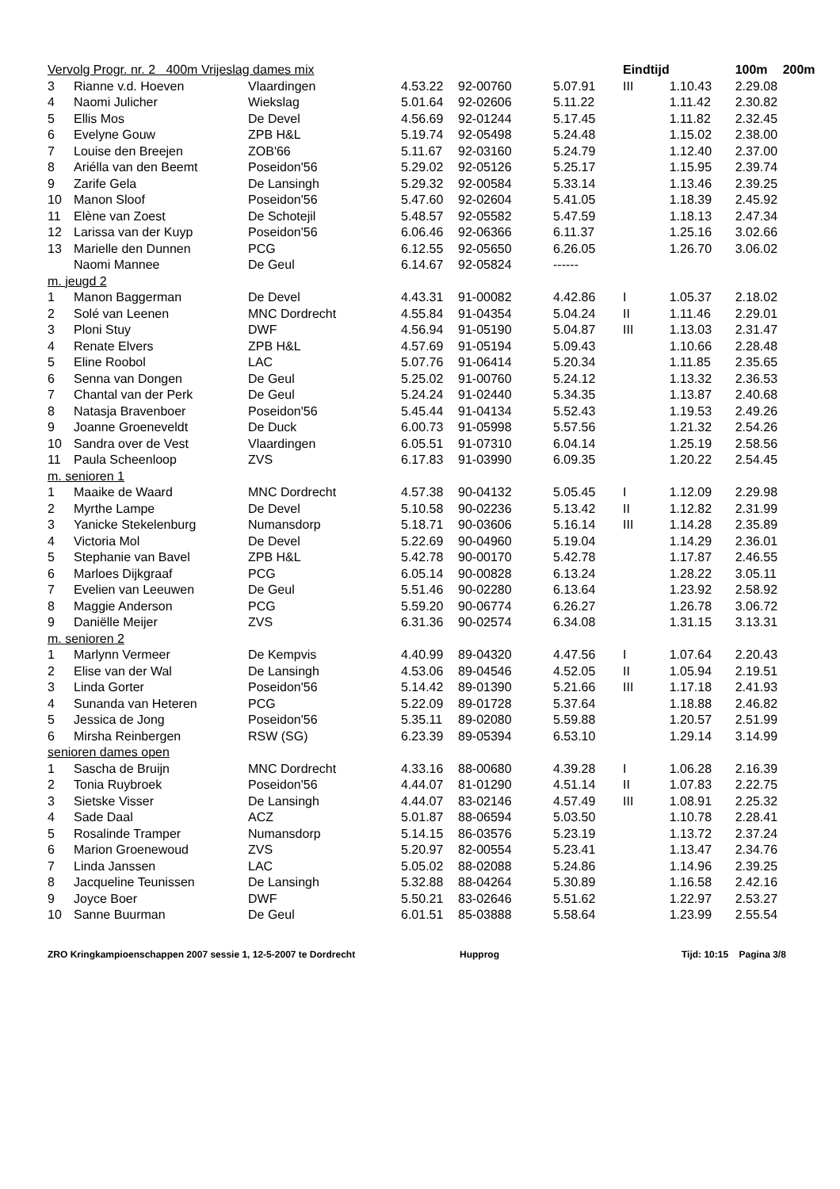| Vervolg Progr. nr. 2 400m Vrijeslag dames mix | | | | | | | Eindtijd | | 100m | 200m |
| 3 | Rianne v.d. Hoeven | Vlaardingen | 4.53.22 | 92-00760 | 5.07.91 | III | 1.10.43 | 2.29.08 | | |
| 4 | Naomi Julicher | Wiekslag | 5.01.64 | 92-02606 | 5.11.22 | | 1.11.42 | 2.30.82 | | |
| 5 | Ellis Mos | De Devel | 4.56.69 | 92-01244 | 5.17.45 | | 1.11.82 | 2.32.45 | | |
| 6 | Evelyne Gouw | ZPB H&L | 5.19.74 | 92-05498 | 5.24.48 | | 1.15.02 | 2.38.00 | | |
| 7 | Louise den Breejen | ZOB'66 | 5.11.67 | 92-03160 | 5.24.79 | | 1.12.40 | 2.37.00 | | |
| 8 | Ariélla van den Beemt | Poseidon'56 | 5.29.02 | 92-05126 | 5.25.17 | | 1.15.95 | 2.39.74 | | |
| 9 | Zarife Gela | De Lansingh | 5.29.32 | 92-00584 | 5.33.14 | | 1.13.46 | 2.39.25 | | |
| 10 | Manon Sloof | Poseidon'56 | 5.47.60 | 92-02604 | 5.41.05 | | 1.18.39 | 2.45.92 | | |
| 11 | Elène van Zoest | De Schotejil | 5.48.57 | 92-05582 | 5.47.59 | | 1.18.13 | 2.47.34 | | |
| 12 | Larissa van der Kuyp | Poseidon'56 | 6.06.46 | 92-06366 | 6.11.37 | | 1.25.16 | 3.02.66 | | |
| 13 | Marielle den Dunnen | PCG | 6.12.55 | 92-05650 | 6.26.05 | | 1.26.70 | 3.06.02 | | |
| | Naomi Mannee | De Geul | 6.14.67 | 92-05824 | ------ | | | | | |
| m. jeugd 2 | | | | | | | | | | |
| 1 | Manon Baggerman | De Devel | 4.43.31 | 91-00082 | 4.42.86 | I | 1.05.37 | 2.18.02 | | |
| 2 | Solé van Leenen | MNC Dordrecht | 4.55.84 | 91-04354 | 5.04.24 | II | 1.11.46 | 2.29.01 | | |
| 3 | Ploni Stuy | DWF | 4.56.94 | 91-05190 | 5.04.87 | III | 1.13.03 | 2.31.47 | | |
| 4 | Renate Elvers | ZPB H&L | 4.57.69 | 91-05194 | 5.09.43 | | 1.10.66 | 2.28.48 | | |
| 5 | Eline Roobol | LAC | 5.07.76 | 91-06414 | 5.20.34 | | 1.11.85 | 2.35.65 | | |
| 6 | Senna van Dongen | De Geul | 5.25.02 | 91-00760 | 5.24.12 | | 1.13.32 | 2.36.53 | | |
| 7 | Chantal van der Perk | De Geul | 5.24.24 | 91-02440 | 5.34.35 | | 1.13.87 | 2.40.68 | | |
| 8 | Natasja Bravenboer | Poseidon'56 | 5.45.44 | 91-04134 | 5.52.43 | | 1.19.53 | 2.49.26 | | |
| 9 | Joanne Groeneveldt | De Duck | 6.00.73 | 91-05998 | 5.57.56 | | 1.21.32 | 2.54.26 | | |
| 10 | Sandra over de Vest | Vlaardingen | 6.05.51 | 91-07310 | 6.04.14 | | 1.25.19 | 2.58.56 | | |
| 11 | Paula Scheenloop | ZVS | 6.17.83 | 91-03990 | 6.09.35 | | 1.20.22 | 2.54.45 | | |
| m. senioren 1 | | | | | | | | | | |
| 1 | Maaike de Waard | MNC Dordrecht | 4.57.38 | 90-04132 | 5.05.45 | I | 1.12.09 | 2.29.98 | | |
| 2 | Myrthe Lampe | De Devel | 5.10.58 | 90-02236 | 5.13.42 | II | 1.12.82 | 2.31.99 | | |
| 3 | Yanicke Stekelenburg | Numansdorp | 5.18.71 | 90-03606 | 5.16.14 | III | 1.14.28 | 2.35.89 | | |
| 4 | Victoria Mol | De Devel | 5.22.69 | 90-04960 | 5.19.04 | | 1.14.29 | 2.36.01 | | |
| 5 | Stephanie van Bavel | ZPB H&L | 5.42.78 | 90-00170 | 5.42.78 | | 1.17.87 | 2.46.55 | | |
| 6 | Marloes Dijkgraaf | PCG | 6.05.14 | 90-00828 | 6.13.24 | | 1.28.22 | 3.05.11 | | |
| 7 | Evelien van Leeuwen | De Geul | 5.51.46 | 90-02280 | 6.13.64 | | 1.23.92 | 2.58.92 | | |
| 8 | Maggie Anderson | PCG | 5.59.20 | 90-06774 | 6.26.27 | | 1.26.78 | 3.06.72 | | |
| 9 | Daniëlle Meijer | ZVS | 6.31.36 | 90-02574 | 6.34.08 | | 1.31.15 | 3.13.31 | | |
| m. senioren 2 | | | | | | | | | | |
| 1 | Marlynn Vermeer | De Kempvis | 4.40.99 | 89-04320 | 4.47.56 | I | 1.07.64 | 2.20.43 | | |
| 2 | Elise van der Wal | De Lansingh | 4.53.06 | 89-04546 | 4.52.05 | II | 1.05.94 | 2.19.51 | | |
| 3 | Linda Gorter | Poseidon'56 | 5.14.42 | 89-01390 | 5.21.66 | III | 1.17.18 | 2.41.93 | | |
| 4 | Sunanda van Heteren | PCG | 5.22.09 | 89-01728 | 5.37.64 | | 1.18.88 | 2.46.82 | | |
| 5 | Jessica de Jong | Poseidon'56 | 5.35.11 | 89-02080 | 5.59.88 | | 1.20.57 | 2.51.99 | | |
| 6 | Mirsha Reinbergen | RSW (SG) | 6.23.39 | 89-05394 | 6.53.10 | | 1.29.14 | 3.14.99 | | |
| senioren dames open | | | | | | | | | | |
| 1 | Sascha de Bruijn | MNC Dordrecht | 4.33.16 | 88-00680 | 4.39.28 | I | 1.06.28 | 2.16.39 | | |
| 2 | Tonia Ruybroek | Poseidon'56 | 4.44.07 | 81-01290 | 4.51.14 | II | 1.07.83 | 2.22.75 | | |
| 3 | Sietske Visser | De Lansingh | 4.44.07 | 83-02146 | 4.57.49 | III | 1.08.91 | 2.25.32 | | |
| 4 | Sade Daal | ACZ | 5.01.87 | 88-06594 | 5.03.50 | | 1.10.78 | 2.28.41 | | |
| 5 | Rosalinde Tramper | Numansdorp | 5.14.15 | 86-03576 | 5.23.19 | | 1.13.72 | 2.37.24 | | |
| 6 | Marion Groenewoud | ZVS | 5.20.97 | 82-00554 | 5.23.41 | | 1.13.47 | 2.34.76 | | |
| 7 | Linda Janssen | LAC | 5.05.02 | 88-02088 | 5.24.86 | | 1.14.96 | 2.39.25 | | |
| 8 | Jacqueline Teunissen | De Lansingh | 5.32.88 | 88-04264 | 5.30.89 | | 1.16.58 | 2.42.16 | | |
| 9 | Joyce Boer | DWF | 5.50.21 | 83-02646 | 5.51.62 | | 1.22.97 | 2.53.27 | | |
| 10 | Sanne Buurman | De Geul | 6.01.51 | 85-03888 | 5.58.64 | | 1.23.99 | 2.55.54 | | |
ZRO Kringkampioenschappen 2007 sessie 1, 12-5-2007 te Dordrecht Hupprog Tijd: 10:15 Pagina 3/8